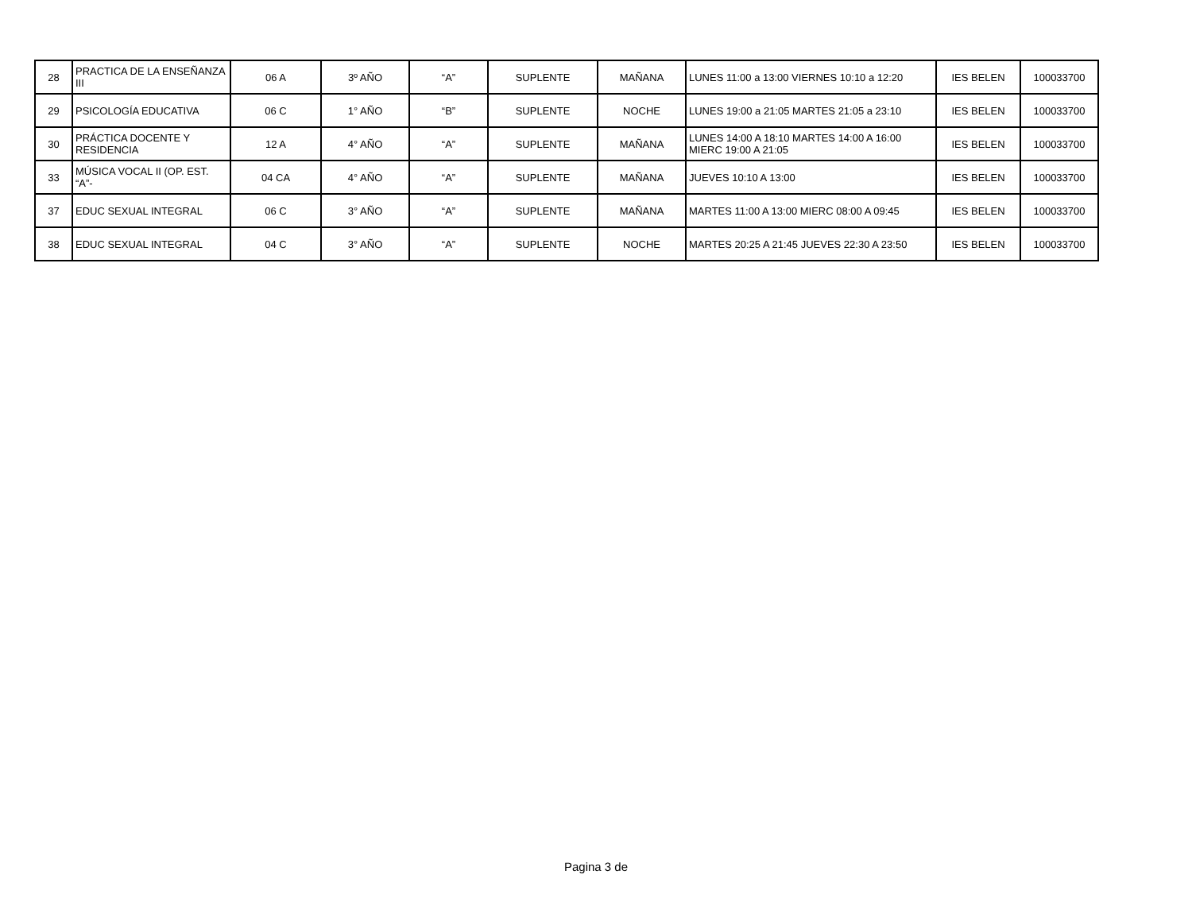| 28 | PRACTICA DE LA ENSEÑANZA III | 06 A | 3º AÑO | “A” | SUPLENTE | MAÑANA | LUNES 11:00 a 13:00 VIERNES 10:10 a 12:20 | IES BELEN | 100033700 |
| 29 | PSICOLOGÍA EDUCATIVA | 06 C | 1° AÑO | “B” | SUPLENTE | NOCHE | LUNES 19:00 a 21:05 MARTES 21:05 a 23:10 | IES BELEN | 100033700 |
| 30 | PRÁCTICA DOCENTE Y RESIDENCIA | 12 A | 4° AÑO | “A” | SUPLENTE | MAÑANA | LUNES 14:00 A 18:10 MARTES 14:00 A 16:00 MIERC 19:00 A 21:05 | IES BELEN | 100033700 |
| 33 | MÚSICA VOCAL II (OP. EST. “A”- | 04 CA | 4° AÑO | “A” | SUPLENTE | MAÑANA | JUEVES 10:10 A 13:00 | IES BELEN | 100033700 |
| 37 | EDUC SEXUAL INTEGRAL | 06 C | 3° AÑO | “A” | SUPLENTE | MAÑANA | MARTES 11:00 A 13:00 MIERC 08:00 A 09:45 | IES BELEN | 100033700 |
| 38 | EDUC SEXUAL INTEGRAL | 04 C | 3° AÑO | “A” | SUPLENTE | NOCHE | MARTES 20:25 A 21:45 JUEVES 22:30 A 23:50 | IES BELEN | 100033700 |
Pagina 3 de